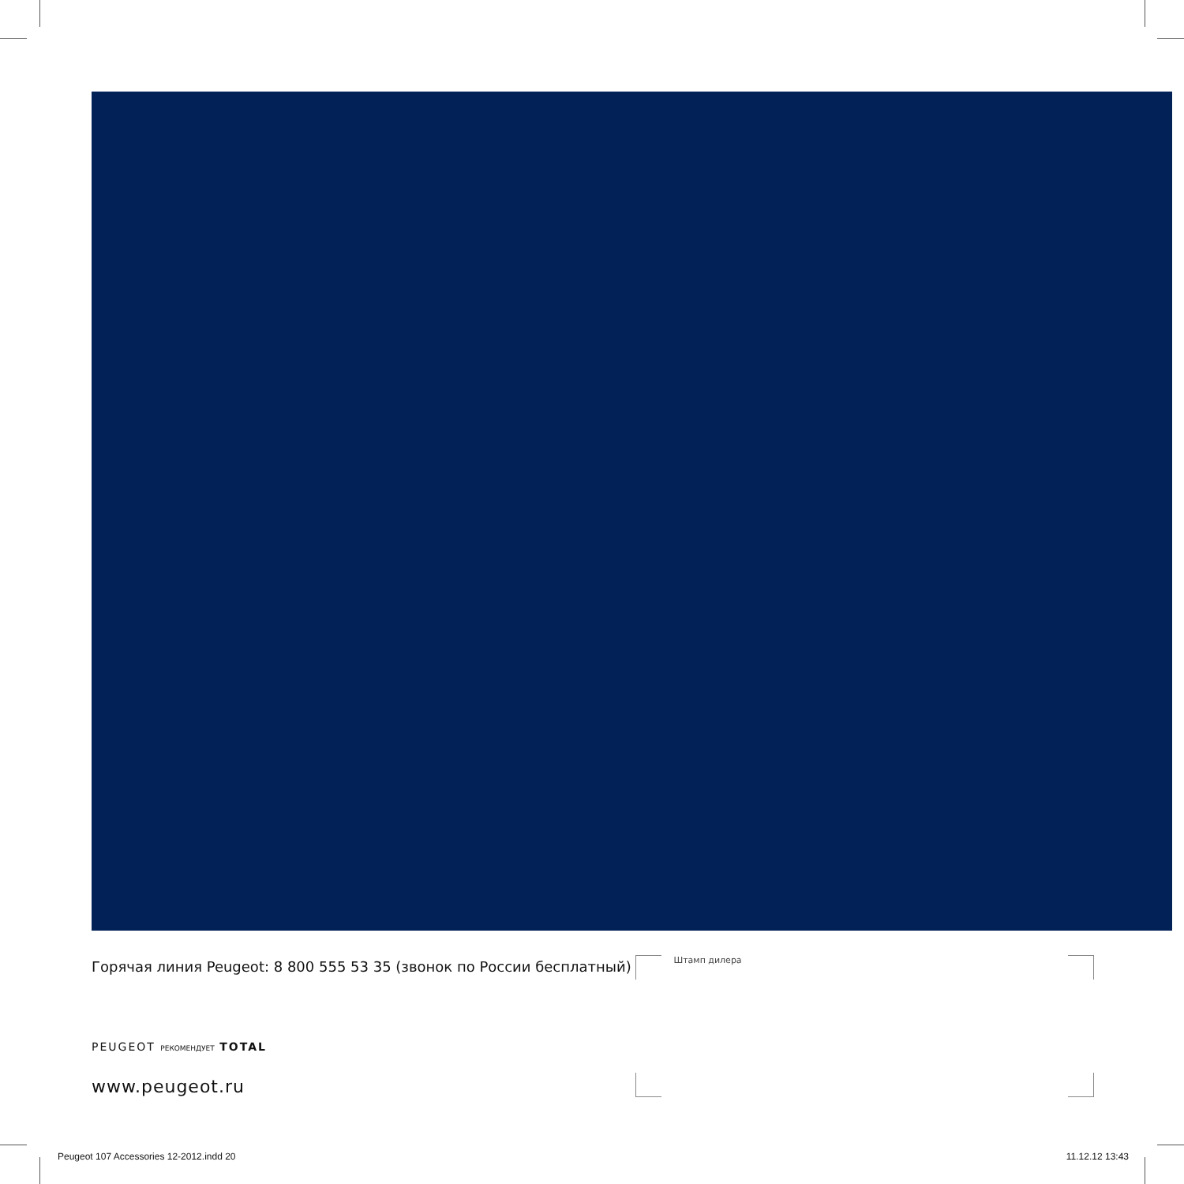Горячая линия Peugeot: 8 800 555 53 35 (звонок по России бесплатный)
Штамп дилера
PEUGEOT РЕКОМЕНДУЕТ TOTAL
www.peugeot.ru
Peugeot 107 Accessories 12-2012.indd 20
11.12.12 13:43